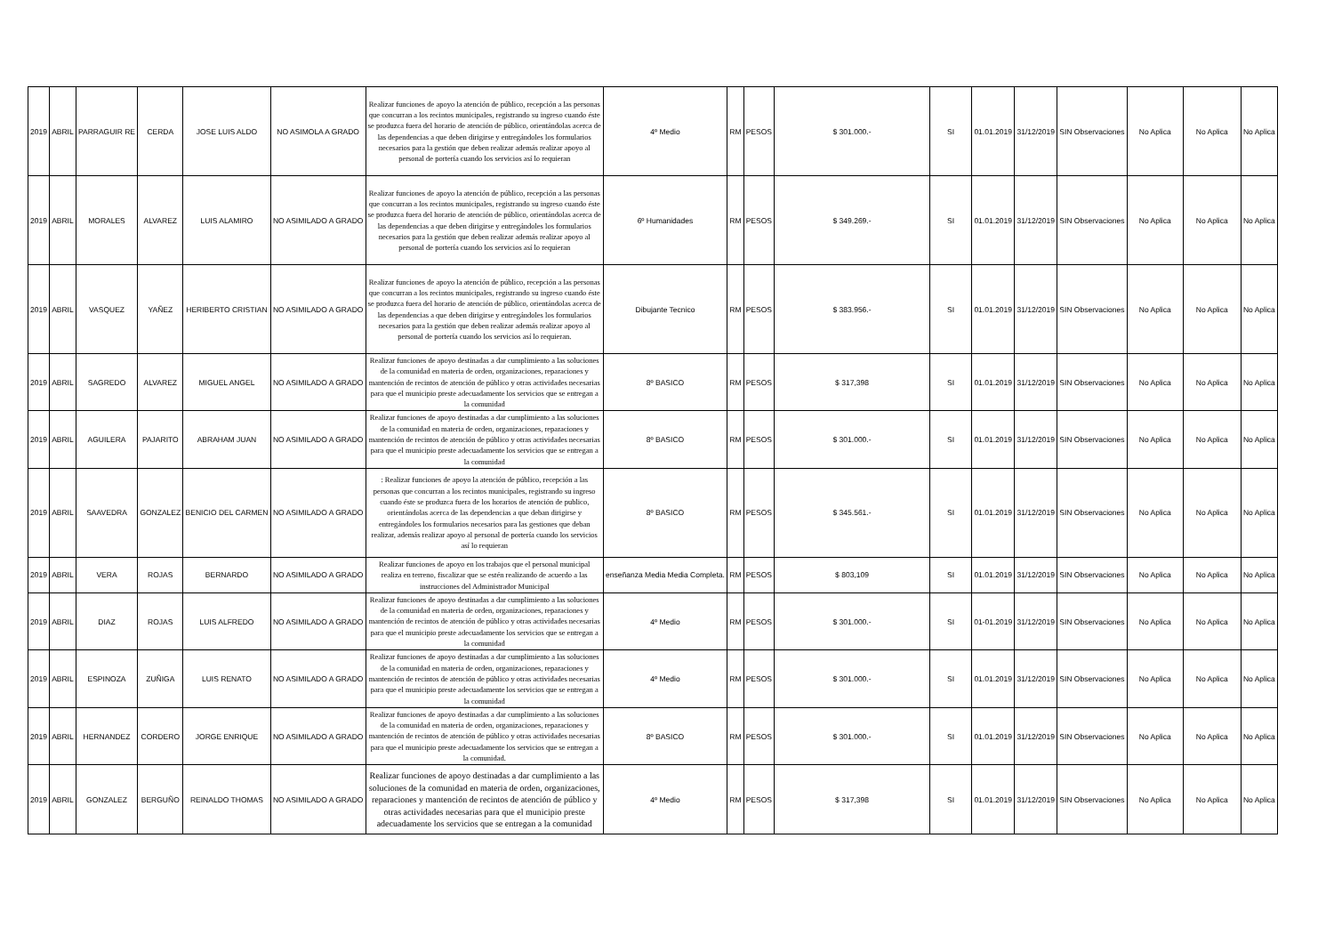| 2019 | ABRIL | PARRAGUIR RE | CERDA | JOSE LUIS ALDO | NO ASIMOLA A GRADO | Realizar funciones de apoyo la atención de público, recepción a las personas que concurran a los recintos municipales, registrando su ingreso cuando éste se produzca fuera del horario de atención de público, orientándolas acerca de las dependencias a que deben dirigirse y entregándoles los formularios necesarios para la gestión que deben realizar además realizar apoyo al personal de portería cuando los servicios así lo requieran | 4º Medio | RM | PESOS | $ 301.000.- | SI | 01.01.2019 | 31/12/2019 | SIN Observaciones | No Aplica | No Aplica | No Aplica |
| 2019 | ABRIL | MORALES | ALVAREZ | LUIS ALAMIRO | NO ASIMILADO A GRADO | Realizar funciones de apoyo la atención de público, recepción a las personas que concurran a los recintos municipales, registrando su ingreso cuando éste se produzca fuera del horario de atención de público, orientándolas acerca de las dependencias a que deben dirigirse y entregándoles los formularios necesarios para la gestión que deben realizar además realizar apoyo al personal de portería cuando los servicios así lo requieran | 6º Humanidades | RM | PESOS | $ 349.269.- | SI | 01.01.2019 | 31/12/2019 | SIN Observaciones | No Aplica | No Aplica | No Aplica |
| 2019 | ABRIL | VASQUEZ | YAÑEZ | HERIBERTO CRISTIAN | NO ASIMILADO A GRADO | Realizar funciones de apoyo la atención de público, recepción a las personas que concurran a los recintos municipales, registrando su ingreso cuando éste se produzca fuera del horario de atención de público, orientándolas acerca de las dependencias a que deben dirigirse y entregándoles los formularios necesarios para la gestión que deben realizar además realizar apoyo al personal de portería cuando los servicios así lo requieran. | Dibujante Tecnico | RM | PESOS | $ 383.956.- | SI | 01.01.2019 | 31/12/2019 | SIN Observaciones | No Aplica | No Aplica | No Aplica |
| 2019 | ABRIL | SAGREDO | ALVAREZ | MIGUEL ANGEL | NO ASIMILADO A GRADO | Realizar funciones de apoyo destinadas a dar cumplimiento a las soluciones de la comunidad en materia de orden, organizaciones, reparaciones y mantención de recintos de atención de público y otras actividades necesarias para que el municipio preste adecuadamente los servicios que se entregan a la comunidad | 8º BASICO | RM | PESOS | $ 317,398 | SI | 01.01.2019 | 31/12/2019 | SIN Observaciones | No Aplica | No Aplica | No Aplica |
| 2019 | ABRIL | AGUILERA | PAJARITO | ABRAHAM JUAN | NO ASIMILADO A GRADO | Realizar funciones de apoyo destinadas a dar cumplimiento a las soluciones de la comunidad en materia de orden, organizaciones, reparaciones y mantención de recintos de atención de público y otras actividades necesarias para que el municipio preste adecuadamente los servicios que se entregan a la comunidad | 8º BASICO | RM | PESOS | $ 301.000.- | SI | 01.01.2019 | 31/12/2019 | SIN Observaciones | No Aplica | No Aplica | No Aplica |
| 2019 | ABRIL | SAAVEDRA | GONZALEZ | BENICIO DEL CARMEN | NO ASIMILADO A GRADO | : Realizar funciones de apoyo la atención de público, recepción a las personas que concurran a los recintos municipales, registrando su ingreso cuando éste se produzca fuera de los horarios de atención de publico, orientándolas acerca de las dependencias a que deban dirigirse y entregándoles los formularios necesarios para las gestiones que deban realizar, además realizar apoyo al personal de portería cuando los servicios así lo requieran | 8º BASICO | RM | PESOS | $ 345.561.- | SI | 01.01.2019 | 31/12/2019 | SIN Observaciones | No Aplica | No Aplica | No Aplica |
| 2019 | ABRIL | VERA | ROJAS | BERNARDO | NO ASIMILADO A GRADO | Realizar funciones de apoyo en los trabajos que el personal municipal realiza en terreno, fiscalizar que se estén realizando de acuerdo a las instrucciones del Administrador Municipal | enseñanza Media Media Completa. | RM | PESOS | $ 803,109 | SI | 01.01.2019 | 31/12/2019 | SIN Observaciones | No Aplica | No Aplica | No Aplica |
| 2019 | ABRIL | DIAZ | ROJAS | LUIS ALFREDO | NO ASIMILADO A GRADO | Realizar funciones de apoyo destinadas a dar cumplimiento a las soluciones de la comunidad en materia de orden, organizaciones, reparaciones y mantención de recintos de atención de público y otras actividades necesarias para que el municipio preste adecuadamente los servicios que se entregan a la comunidad | 4º Medio | RM | PESOS | $ 301.000.- | SI | 01-01.2019 | 31/12/2019 | SIN Observaciones | No Aplica | No Aplica | No Aplica |
| 2019 | ABRIL | ESPINOZA | ZUÑIGA | LUIS RENATO | NO ASIMILADO A GRADO | Realizar funciones de apoyo destinadas a dar cumplimiento a las soluciones de la comunidad en materia de orden, organizaciones, reparaciones y mantención de recintos de atención de público y otras actividades necesarias para que el municipio preste adecuadamente los servicios que se entregan a la comunidad | 4º Medio | RM | PESOS | $ 301.000.- | SI | 01.01.2019 | 31/12/2019 | SIN Observaciones | No Aplica | No Aplica | No Aplica |
| 2019 | ABRIL | HERNANDEZ | CORDERO | JORGE ENRIQUE | NO ASIMILADO A GRADO | Realizar funciones de apoyo destinadas a dar cumplimiento a las soluciones de la comunidad en materia de orden, organizaciones, reparaciones y mantención de recintos de atención de público y otras actividades necesarias para que el municipio preste adecuadamente los servicios que se entregan a la comunidad. | 8º BASICO | RM | PESOS | $ 301.000.- | SI | 01.01.2019 | 31/12/2019 | SIN Observaciones | No Aplica | No Aplica | No Aplica |
| 2019 | ABRIL | GONZALEZ | BERGUÑO | REINALDO THOMAS | NO ASIMILADO A GRADO | Realizar funciones de apoyo destinadas a dar cumplimiento a las soluciones de la comunidad en materia de orden, organizaciones, reparaciones y mantención de recintos de atención de público y otras actividades necesarias para que el municipio preste adecuadamente los servicios que se entregan a la comunidad | 4º Medio | RM | PESOS | $ 317,398 | SI | 01.01.2019 | 31/12/2019 | SIN Observaciones | No Aplica | No Aplica | No Aplica |